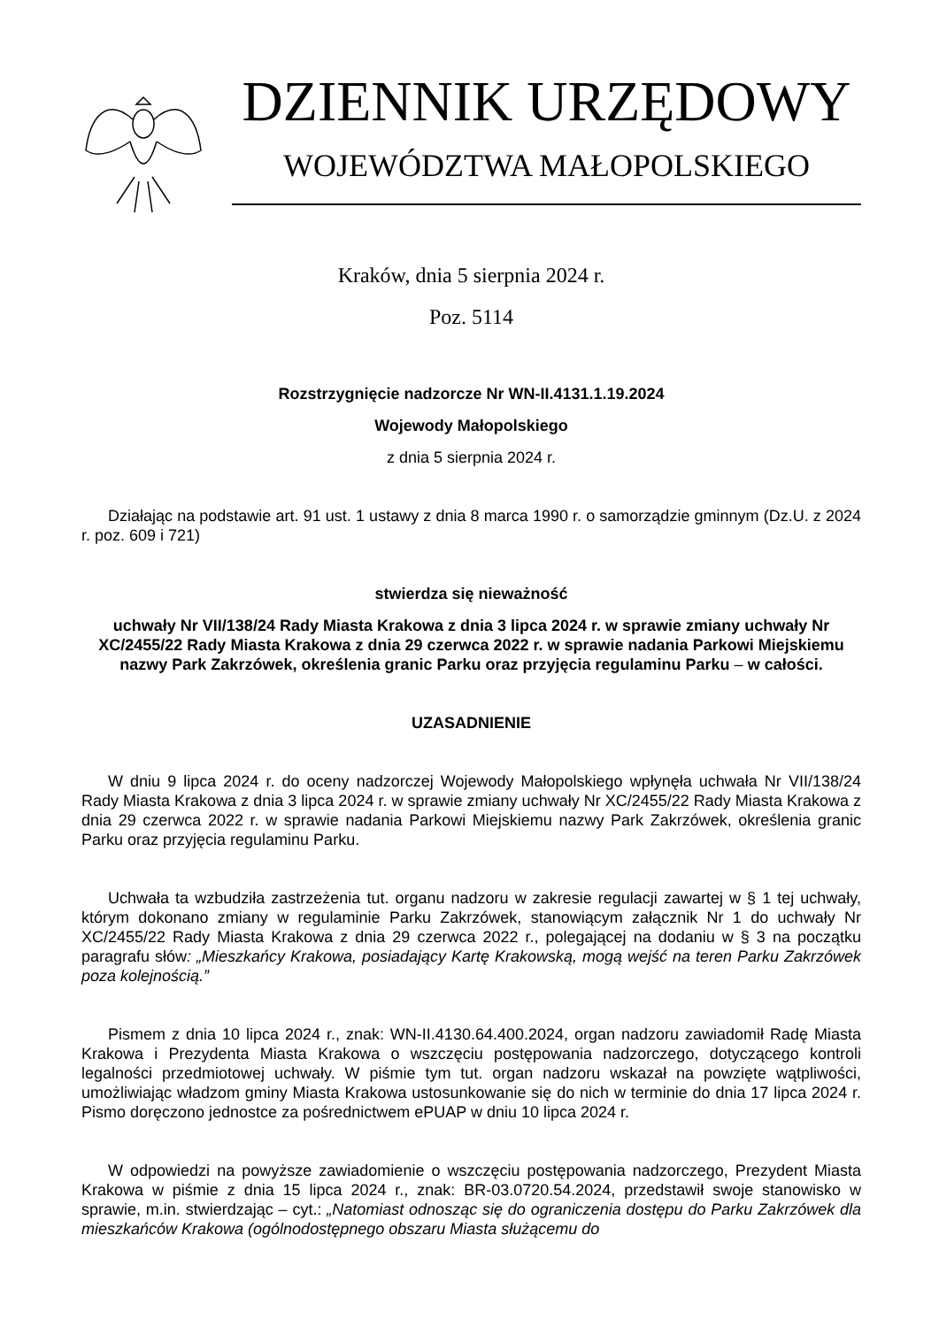DZIENNIK URZĘDOWY
WOJEWÓDZTWA MAŁOPOLSKIEGO
Kraków, dnia 5 sierpnia 2024 r.
Poz. 5114
Rozstrzygnięcie nadzorcze Nr WN-II.4131.1.19.2024
Wojewody Małopolskiego
z dnia 5 sierpnia 2024 r.
Działając na podstawie art. 91 ust. 1 ustawy z dnia 8 marca 1990 r. o samorządzie gminnym (Dz.U. z 2024 r. poz. 609 i 721)
stwierdza się nieważność
uchwały Nr VII/138/24 Rady Miasta Krakowa z dnia 3 lipca 2024 r. w sprawie zmiany uchwały Nr XC/2455/22 Rady Miasta Krakowa z dnia 29 czerwca 2022 r. w sprawie nadania Parkowi Miejskiemu nazwy Park Zakrzówek, określenia granic Parku oraz przyjęcia regulaminu Parku – w całości.
UZASADNIENIE
W dniu 9 lipca 2024 r. do oceny nadzorczej Wojewody Małopolskiego wpłynęła uchwała Nr VII/138/24 Rady Miasta Krakowa z dnia 3 lipca 2024 r. w sprawie zmiany uchwały Nr XC/2455/22 Rady Miasta Krakowa z dnia 29 czerwca 2022 r. w sprawie nadania Parkowi Miejskiemu nazwy Park Zakrzówek, określenia granic Parku oraz przyjęcia regulaminu Parku.
Uchwała ta wzbudziła zastrzeżenia tut. organu nadzoru w zakresie regulacji zawartej w § 1 tej uchwały, którym dokonano zmiany w regulaminie Parku Zakrzówek, stanowiącym załącznik Nr 1 do uchwały Nr XC/2455/22 Rady Miasta Krakowa z dnia 29 czerwca 2022 r., polegającej na dodaniu w § 3 na początku paragrafu słów: „Mieszkańcy Krakowa, posiadający Kartę Krakowską, mogą wejść na teren Parku Zakrzówek poza kolejnością.”
Pismem z dnia 10 lipca 2024 r., znak: WN-II.4130.64.400.2024, organ nadzoru zawiadomił Radę Miasta Krakowa i Prezydenta Miasta Krakowa o wszczęciu postępowania nadzorczego, dotyczącego kontroli legalności przedmiotowej uchwały. W piśmie tym tut. organ nadzoru wskazał na powzięte wątpliwości, umożliwiając władzom gminy Miasta Krakowa ustosunkowanie się do nich w terminie do dnia 17 lipca 2024 r. Pismo doręczono jednostce za pośrednictwem ePUAP w dniu 10 lipca 2024 r.
W odpowiedzi na powyższe zawiadomienie o wszczęciu postępowania nadzorczego, Prezydent Miasta Krakowa w piśmie z dnia 15 lipca 2024 r., znak: BR-03.0720.54.2024, przedstawił swoje stanowisko w sprawie, m.in. stwierdzając – cyt.: „Natomiast odnosząc się do ograniczenia dostępu do Parku Zakrzówek dla mieszkańców Krakowa (ogólnodostępnego obszaru Miasta służącemu do